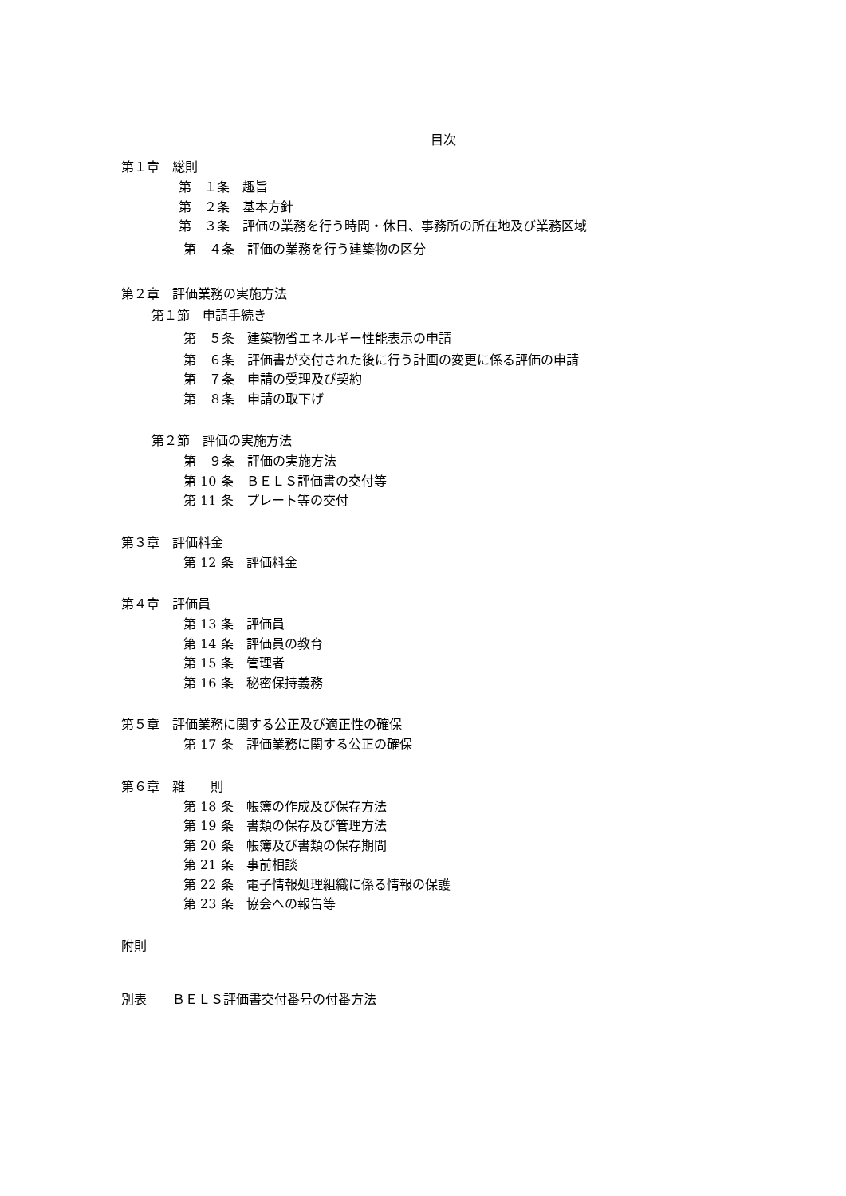目次
第１章　総則
第　１条　趣旨
第　２条　基本方針
第　３条　評価の業務を行う時間・休日、事務所の所在地及び業務区域
第　４条　評価の業務を行う建築物の区分
第２章　評価業務の実施方法
第１節　申請手続き
第　５条　建築物省エネルギー性能表示の申請
第　６条　評価書が交付された後に行う計画の変更に係る評価の申請
第　７条　申請の受理及び契約
第　８条　申請の取下げ
第２節　評価の実施方法
第　９条　評価の実施方法
第 10 条　ＢＥＬＳ評価書の交付等
第 11 条　プレート等の交付
第３章　評価料金
第 12 条　評価料金
第４章　評価員
第 13 条　評価員
第 14 条　評価員の教育
第 15 条　管理者
第 16 条　秘密保持義務
第５章　評価業務に関する公正及び適正性の確保
第 17 条　評価業務に関する公正の確保
第６章　雑　　則
第 18 条　帳簿の作成及び保存方法
第 19 条　書類の保存及び管理方法
第 20 条　帳簿及び書類の保存期間
第 21 条　事前相談
第 22 条　電子情報処理組織に係る情報の保護
第 23 条　協会への報告等
附則
別表　　ＢＥＬＳ評価書交付番号の付番方法